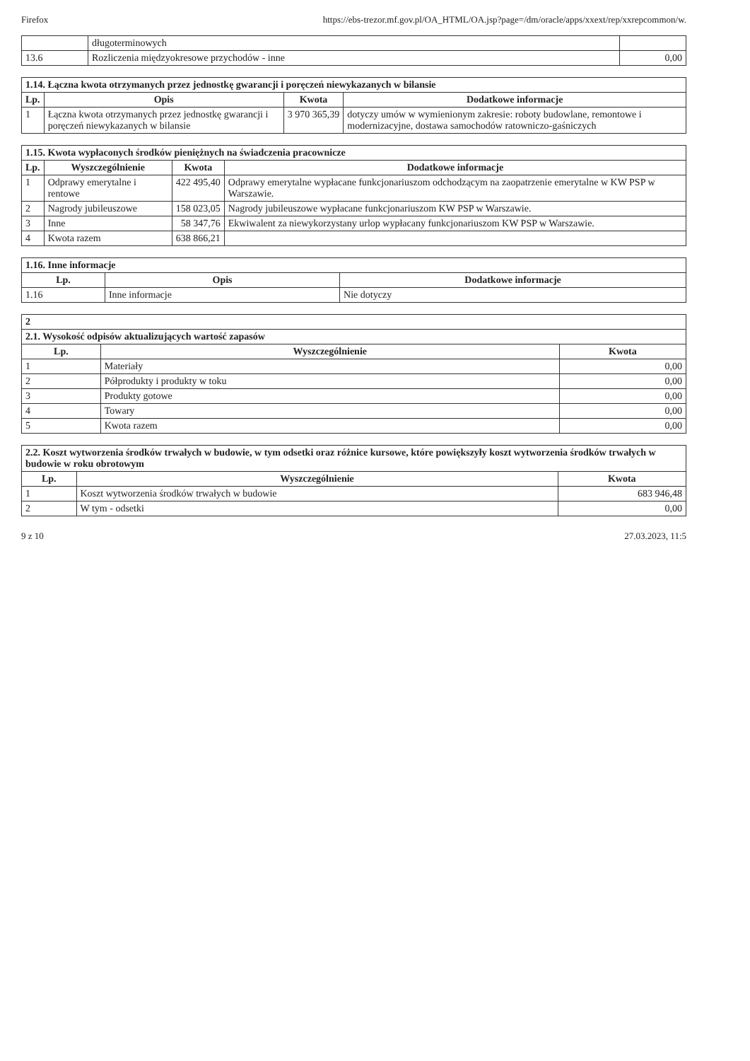Firefox https://ebs-trezor.mf.gov.pl/OA_HTML/OA.jsp?page=/dm/oracle/apps/xxext/rep/xxrepcommon/w.
| | długoterminowych | |
| 13.6 | Rozliczenia międzyokresowe przychodów - inne | 0,00 |
| 1.14. Łączna kwota otrzymanych przez jednostkę gwarancji i poręczeń niewykazanych w bilansie | | | |
| Lp. | Opis | Kwota | Dodatkowe informacje |
| 1 | Łączna kwota otrzymanych przez jednostkę gwarancji i poręczeń niewykazanych w bilansie | 3 970 365,39 | dotyczy umów w wymienionym zakresie: roboty budowlane, remontowe i modernizacyjne, dostawa samochodów ratowniczo-gaśniczych |
| 1.15. Kwota wypłaconych środków pieniężnych na świadczenia pracownicze | | | |
| Lp. | Wyszczególnienie | Kwota | Dodatkowe informacje |
| 1 | Odprawy emerytalne i rentowe | 422 495,40 | Odprawy emerytalne wypłacane funkcjonariuszom odchodzącym na zaopatrzenie emerytalne w KW PSP w Warszawie. |
| 2 | Nagrody jubileuszowe | 158 023,05 | Nagrody jubileuszowe wypłacane funkcjonariuszom KW PSP w Warszawie. |
| 3 | Inne | 58 347,76 | Ekwiwalent za niewykorzystany urlop wypłacany funkcjonariuszom KW PSP w Warszawie. |
| 4 | Kwota razem | 638 866,21 | |
| 1.16. Inne informacje | | |
| Lp. | Opis | Dodatkowe informacje |
| 1.16 | Inne informacje | Nie dotyczy |
| 2 | | |
| 2.1. Wysokość odpisów aktualizujących wartość zapasów | | |
| Lp. | Wyszczególnienie | Kwota |
| 1 | Materiały | 0,00 |
| 2 | Półprodukty i produkty w toku | 0,00 |
| 3 | Produkty gotowe | 0,00 |
| 4 | Towary | 0,00 |
| 5 | Kwota razem | 0,00 |
| 2.2. Koszt wytworzenia środków trwałych w budowie, w tym odsetki oraz różnice kursowe, które powiększyły koszt wytworzenia środków trwałych w budowie w roku obrotowym | | |
| Lp. | Wyszczególnienie | Kwota |
| 1 | Koszt wytworzenia środków trwałych w budowie | 683 946,48 |
| 2 | W tym - odsetki | 0,00 |
9 z 10 27.03.2023, 11:5